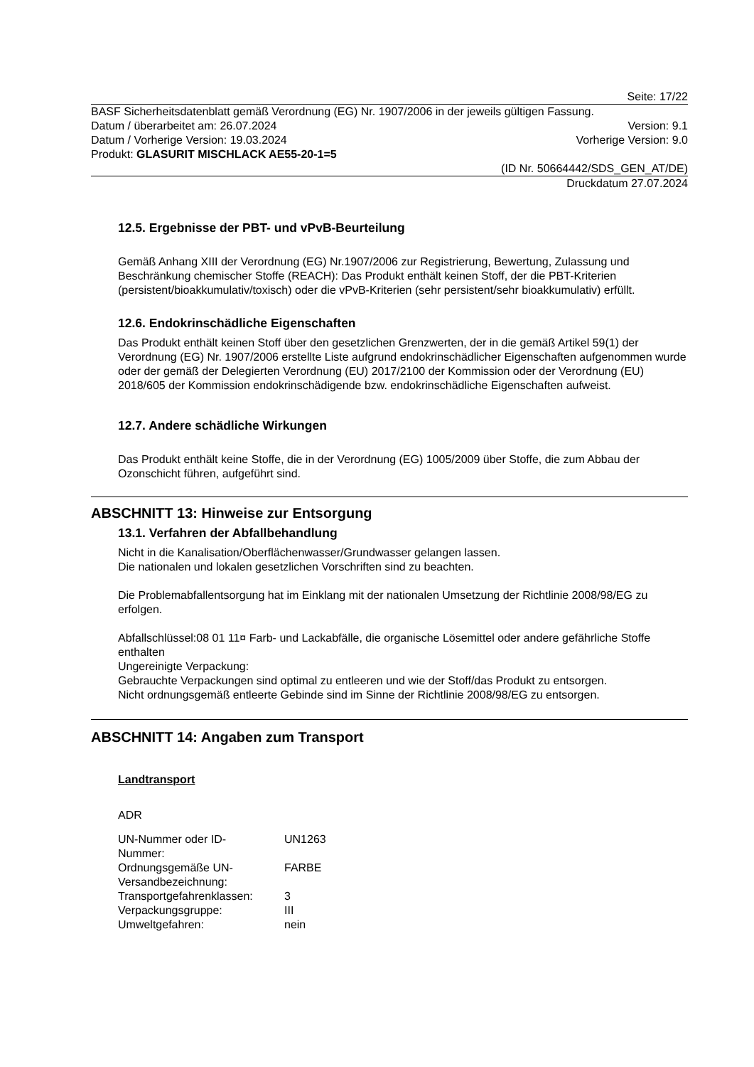Seite: 17/22
BASF Sicherheitsdatenblatt gemäß Verordnung (EG) Nr. 1907/2006 in der jeweils gültigen Fassung.
Datum / überarbeitet am: 26.07.2024 Version: 9.1
Datum / Vorherige Version: 19.03.2024 Vorherige Version: 9.0
Produkt: GLASURIT MISCHLACK AE55-20-1=5
(ID Nr. 50664442/SDS_GEN_AT/DE)
Druckdatum 27.07.2024
12.5. Ergebnisse der PBT- und vPvB-Beurteilung
Gemäß Anhang XIII der Verordnung (EG) Nr.1907/2006 zur Registrierung, Bewertung, Zulassung und Beschränkung chemischer Stoffe (REACH): Das Produkt enthält keinen Stoff, der die PBT-Kriterien (persistent/bioakkumulativ/toxisch) oder die vPvB-Kriterien (sehr persistent/sehr bioakkumulativ) erfüllt.
12.6. Endokrinschädliche Eigenschaften
Das Produkt enthält keinen Stoff über den gesetzlichen Grenzwerten, der in die gemäß Artikel 59(1) der Verordnung (EG) Nr. 1907/2006 erstellte Liste aufgrund endokrinschädlicher Eigenschaften aufgenommen wurde oder der gemäß der Delegierten Verordnung (EU) 2017/2100 der Kommission oder der Verordnung (EU) 2018/605 der Kommission endokrinschädigende bzw. endokrinschädliche Eigenschaften aufweist.
12.7. Andere schädliche Wirkungen
Das Produkt enthält keine Stoffe, die in der Verordnung (EG) 1005/2009 über Stoffe, die zum Abbau der Ozonschicht führen, aufgeführt sind.
ABSCHNITT 13: Hinweise zur Entsorgung
13.1. Verfahren der Abfallbehandlung
Nicht in die Kanalisation/Oberflächenwasser/Grundwasser gelangen lassen.
Die nationalen und lokalen gesetzlichen Vorschriften sind zu beachten.
Die Problemabfallentsorgung hat im Einklang mit der nationalen Umsetzung der Richtlinie 2008/98/EG zu erfolgen.
Abfallschlüssel:08 01 11¤ Farb- und Lackabfälle, die organische Lösemittel oder andere gefährliche Stoffe enthalten
Ungereinigte Verpackung:
Gebrauchte Verpackungen sind optimal zu entleeren und wie der Stoff/das Produkt zu entsorgen.
Nicht ordnungsgemäß entleerte Gebinde sind im Sinne der Richtlinie 2008/98/EG zu entsorgen.
ABSCHNITT 14: Angaben zum Transport
Landtransport
ADR
| UN-Nummer oder ID- Nummer: | UN1263 |
| Ordnungsgemäße UN- Versandbezeichnung: | FARBE |
| Transportgefahrenklassen: | 3 |
| Verpackungsgruppe: | III |
| Umweltgefahren: | nein |